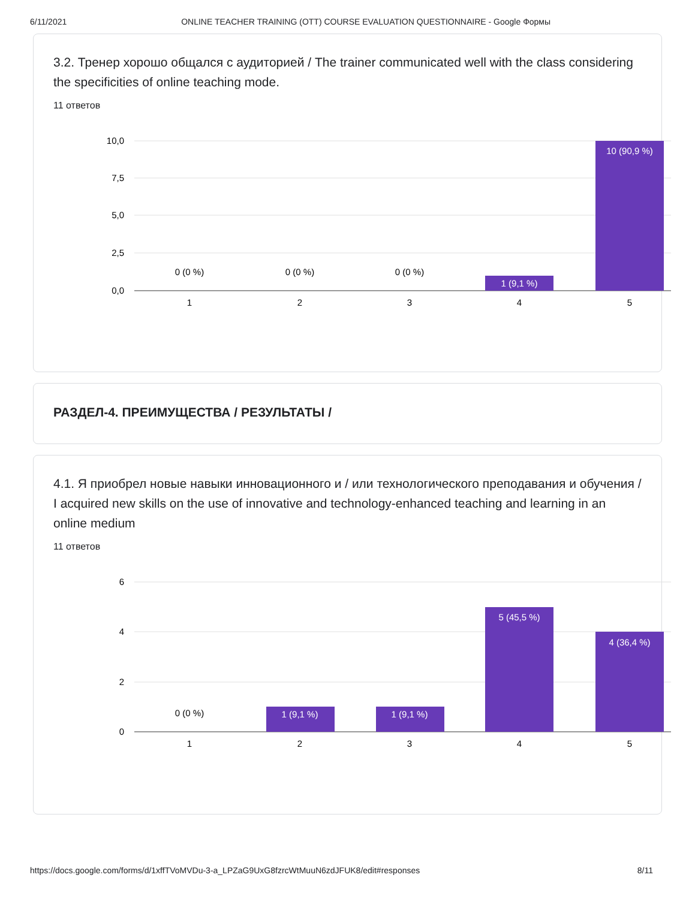6/11/2021 ONLINE TEACHER TRAINING (OTT) COURSE EVALUATION QUESTIONNAIRE - Google Формы
3.2. Тренер хорошо общался с аудиторией / The trainer communicated well with the class considering the specificities of online teaching mode.
11 ответов
10,0
7,5
5,0
2,5
0,0
0 (0 %)
0 (0 %)
0 (0 %)
1 (9,1 %)
10 (90,9 %)
1
2
3
4
5
РАЗДЕЛ-4. ПРЕИМУЩЕСТВА / РЕЗУЛЬТАТЫ /
4.1. Я приобрел новые навыки инновационного и / или технологического преподавания и обучения / I acquired new skills on the use of innovative and technology-enhanced teaching and learning in an online medium
11 ответов
6
4
2
0
0 (0 %)
1 (9,1 %)
1 (9,1 %)
5 (45,5 %)
4 (36,4 %)
1
2
3
4
5
https://docs.google.com/forms/d/1xffTVoMVDu-3-a_LPZaG9UxG8fzrcWtMuuN6zdJFUK8/edit#responses 8/11